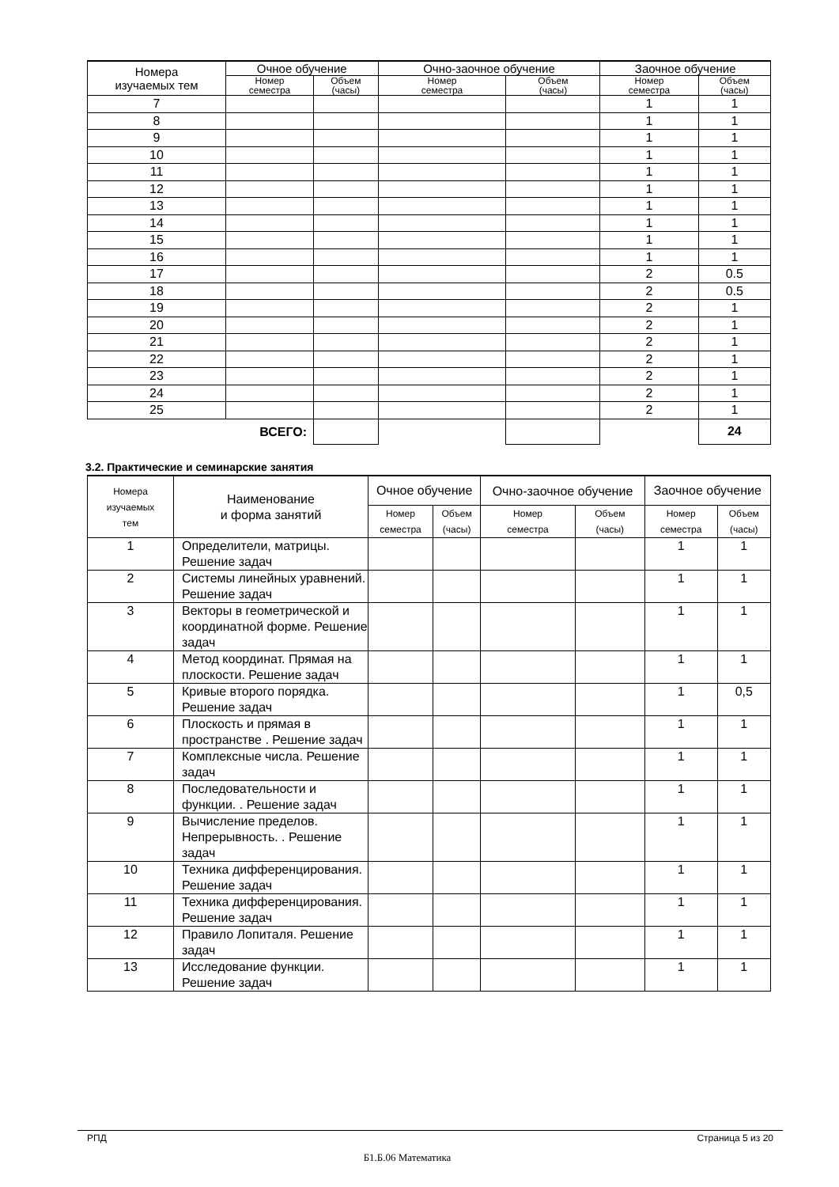| Номера изучаемых тем | Очное обучение | | Очно-заочное обучение | | Заочное обучение | |
| --- | --- | --- | --- | --- | --- | --- |
| | Номер семестра | Объем (часы) | Номер семестра | Объем (часы) | Номер семестра | Объем (часы) |
| 7 | | | | | 1 | 1 |
| 8 | | | | | 1 | 1 |
| 9 | | | | | 1 | 1 |
| 10 | | | | | 1 | 1 |
| 11 | | | | | 1 | 1 |
| 12 | | | | | 1 | 1 |
| 13 | | | | | 1 | 1 |
| 14 | | | | | 1 | 1 |
| 15 | | | | | 1 | 1 |
| 16 | | | | | 1 | 1 |
| 17 | | | | | 2 | 0.5 |
| 18 | | | | | 2 | 0.5 |
| 19 | | | | | 2 | 1 |
| 20 | | | | | 2 | 1 |
| 21 | | | | | 2 | 1 |
| 22 | | | | | 2 | 1 |
| 23 | | | | | 2 | 1 |
| 24 | | | | | 2 | 1 |
| 25 | | | | | 2 | 1 |
| ВСЕГО: | | | | | | 24 |
3.2. Практические и семинарские занятия
| Номера изучаемых тем | Наименование и форма занятий | Очное обучение | | Очно-заочное обучение | | Заочное обучение | |
| | | Номер семестра | Объем (часы) | Номер семестра | Объем (часы) | Номер семестра | Объем (часы) |
| 1 | Определители, матрицы. Решение задач | | | | | 1 | 1 |
| 2 | Системы линейных уравнений. Решение задач | | | | | 1 | 1 |
| 3 | Векторы в геометрической и координатной форме. Решение задач | | | | | 1 | 1 |
| 4 | Метод координат. Прямая на плоскости. Решение задач | | | | | 1 | 1 |
| 5 | Кривые второго порядка. Решение задач | | | | | 1 | 0,5 |
| 6 | Плоскость и прямая в пространстве . Решение задач | | | | | 1 | 1 |
| 7 | Комплексные числа. Решение задач | | | | | 1 | 1 |
| 8 | Последовательности и функции. . Решение задач | | | | | 1 | 1 |
| 9 | Вычисление пределов. Непрерывность. . Решение задач | | | | | 1 | 1 |
| 10 | Техника дифференцирования. Решение задач | | | | | 1 | 1 |
| 11 | Техника дифференцирования. Решение задач | | | | | 1 | 1 |
| 12 | Правило Лопиталя. Решение задач | | | | | 1 | 1 |
| 13 | Исследование функции. Решение задач | | | | | 1 | 1 |
РПД Страница 5 из 20
Б1.Б.06 Математика